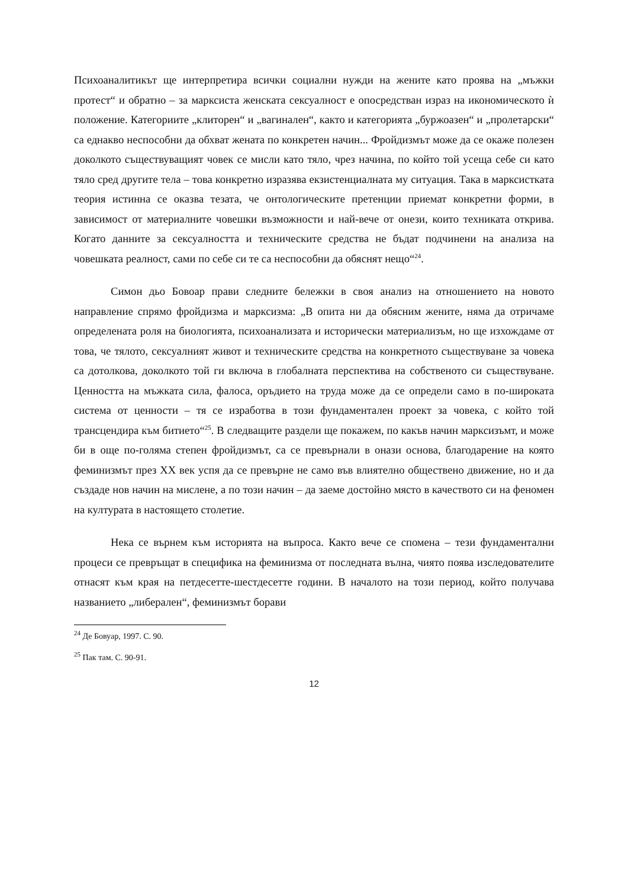Психоаналитикът ще интерпретира всички социални нужди на жените като проява на „мъжки протест“ и обратно – за марксиста женската сексуалност е опосредстван израз на икономическото ѝ положение. Категориите „клиторен“ и „вагинален“, както и категорията „буржоазен“ и „пролетарски“ са еднакво неспособни да обхват жената по конкретен начин... Фройдизмът може да се окаже полезен доколкото съществуващият човек се мисли като тяло, чрез начина, по който той усеща себе си като тяло сред другите тела – това конкретно изразява екзистенциалната му ситуация. Така в марксистката теория истинна се оказва тезата, че онтологическите претенции приемат конкретни форми, в зависимост от материалните човешки възможности и най-вече от онези, които техниката открива. Когато данните за сексуалността и техническите средства не бъдат подчинени на анализа на човешката реалност, сами по себе си те са неспособни да обяснят нещо“<sup>24</sup>.
Симон дьо Бовоар прави следните бележки в своя анализ на отношението на новото направление спрямо фройдизма и марксизма: „В опита ни да обясним жените, няма да отричаме определената роля на биологията, психоанализата и исторически материализъм, но ще изхождаме от това, че тялото, сексуалният живот и техническите средства на конкретното съществуване за човека са дотолкова, доколкото той ги включа в глобалната перспектива на собственото си съществуване. Ценността на мъжката сила, фалоса, оръдието на труда може да се определи само в по-широката система от ценности – тя се изработва в този фундаментален проект за човека, с който той трансцендира към битието“<sup>25</sup>. В следващите раздели ще покажем, по какъв начин марксизъмт, и може би в още по-голяма степен фройдизмът, са се превърнали в онази основа, благодарение на която феминизмът през XX век успя да се превърне не само във влиятелно обществено движение, но и да създаде нов начин на мислене, а по този начин – да заеме достойно място в качеството си на феномен на културата в настоящето столетие.
Нека се върнем към историята на въпроса. Както вече се спомена – тези фундаментални процеси се превръщат в специфика на феминизма от последната вълна, чиято поява изследователите отнасят към края на петдесетте-шестдесетте години. В началото на този период, който получава названието „либерален“, феминизмът борави
<sup>24</sup> Де Бовуар, 1997. С. 90.
<sup>25</sup> Пак там. С. 90-91.
12